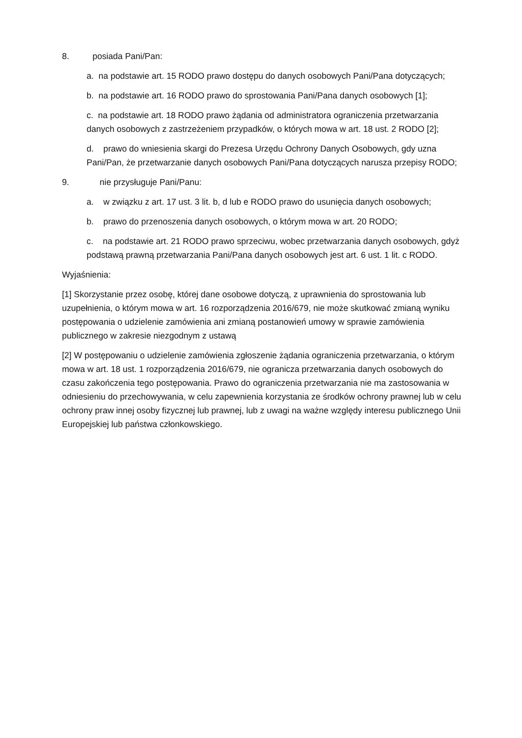8. posiada Pani/Pan:
a. na podstawie art. 15 RODO prawo dostępu do danych osobowych Pani/Pana dotyczących;
b. na podstawie art. 16 RODO prawo do sprostowania Pani/Pana danych osobowych [1];
c. na podstawie art. 18 RODO prawo żądania od administratora ograniczenia przetwarzania danych osobowych z zastrzeżeniem przypadków, o których mowa w art. 18 ust. 2 RODO [2];
d. prawo do wniesienia skargi do Prezesa Urzędu Ochrony Danych Osobowych, gdy uzna Pani/Pan, że przetwarzanie danych osobowych Pani/Pana dotyczących narusza przepisy RODO;
9. nie przysługuje Pani/Panu:
a. w związku z art. 17 ust. 3 lit. b, d lub e RODO prawo do usunięcia danych osobowych;
b. prawo do przenoszenia danych osobowych, o którym mowa w art. 20 RODO;
c. na podstawie art. 21 RODO prawo sprzeciwu, wobec przetwarzania danych osobowych, gdyż podstawą prawną przetwarzania Pani/Pana danych osobowych jest art. 6 ust. 1 lit. c RODO.
Wyjaśnienia:
[1] Skorzystanie przez osobę, której dane osobowe dotyczą, z uprawnienia do sprostowania lub uzupełnienia, o którym mowa w art. 16 rozporządzenia 2016/679, nie może skutkować zmianą wyniku postępowania o udzielenie zamówienia ani zmianą postanowień umowy w sprawie zamówienia publicznego w zakresie niezgodnym z ustawą
[2] W postępowaniu o udzielenie zamówienia zgłoszenie żądania ograniczenia przetwarzania, o którym mowa w art. 18 ust. 1 rozporządzenia 2016/679, nie ogranicza przetwarzania danych osobowych do czasu zakończenia tego postępowania. Prawo do ograniczenia przetwarzania nie ma zastosowania w odniesieniu do przechowywania, w celu zapewnienia korzystania ze środków ochrony prawnej lub w celu ochrony praw innej osoby fizycznej lub prawnej, lub z uwagi na ważne względy interesu publicznego Unii Europejskiej lub państwa członkowskiego.